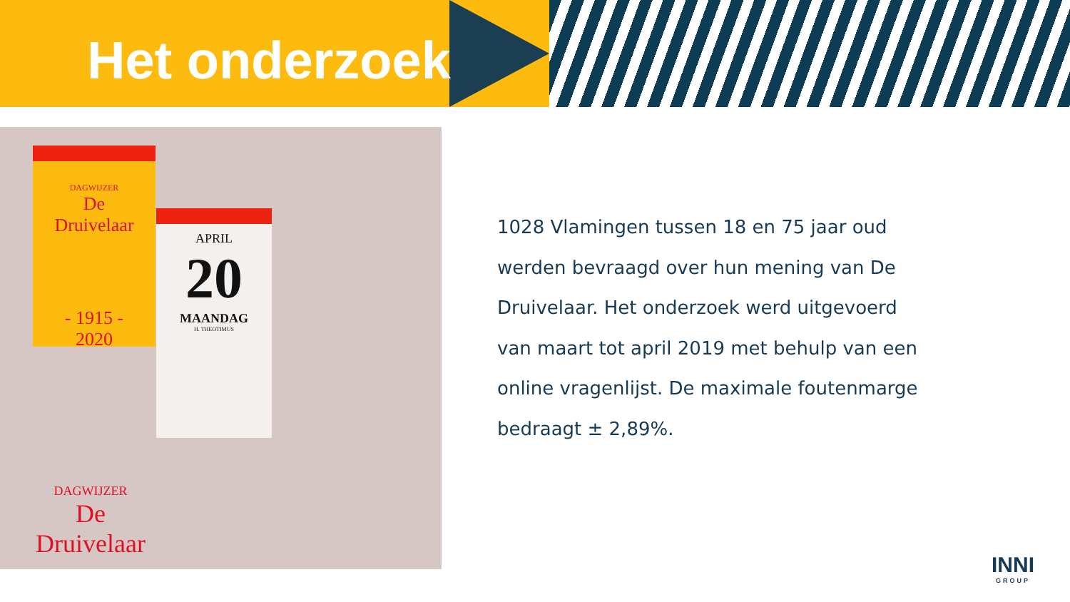Het onderzoek
DAGWIJZER
De
Druivelaar
- 1915 -
2020
APRIL
20
MAANDAG
H. THEOTIMUS
DAGWIJZER
De
Druivelaar
1028 Vlamingen tussen 18 en 75 jaar oud werden bevraagd over hun mening van De Druivelaar. Het onderzoek werd uitgevoerd van maart tot april 2019 met behulp van een online vragenlijst. De maximale foutenmarge bedraagt ± 2,89%.
INNI
GROUP